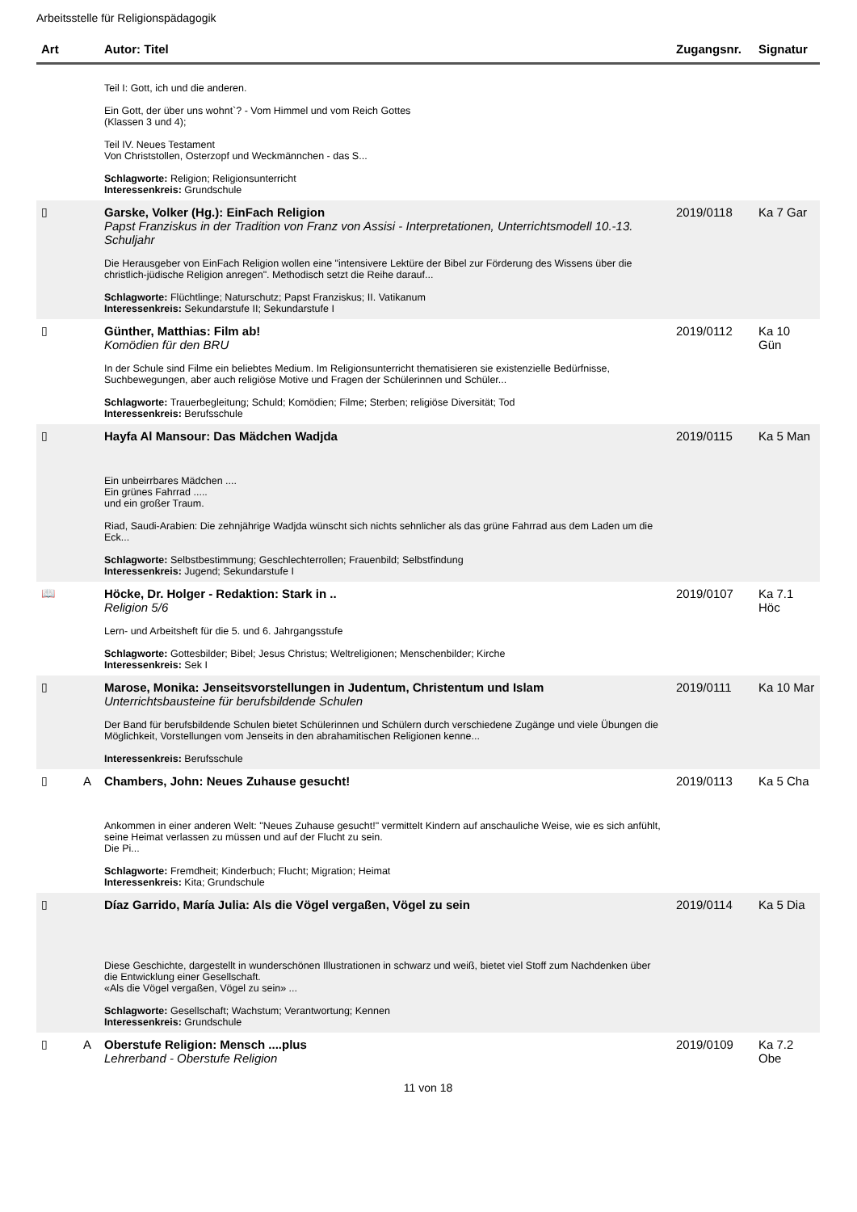Arbeitsstelle für Religionspädagogik
| Art | | Autor: Titel | Zugangsnr. | Signatur |
| --- | --- | --- | --- | --- |
| | | Teil I: Gott, ich und die anderen. Ein Gott, der über uns wohnt`? - Vom Himmel und vom Reich Gottes (Klassen 3 und 4); Teil IV. Neues Testament Von Christstollen, Osterzopf und Weckmännchen - das S... Schlagworte: Religion; Religionsunterricht Interessenkreis: Grundschule | | |
| ▯ | | Garske, Volker (Hg.): EinFach Religion Papst Franziskus in der Tradition von Franz von Assisi - Interpretationen, Unterrichtsmodell 10.-13. Schuljahr Die Herausgeber von EinFach Religion wollen eine "intensivere Lektüre der Bibel zur Förderung des Wissens über die christlich-jüdische Religion anregen". Methodisch setzt die Reihe darauf... Schlagworte: Flüchtlinge; Naturschutz; Papst Franziskus; II. Vatikanum Interessenkreis: Sekundarstufe II; Sekundarstufe I | 2019/0118 | Ka 7 Gar |
| ▯ | | Günther, Matthias: Film ab! Komödien für den BRU In der Schule sind Filme ein beliebtes Medium. Im Religionsunterricht thematisieren sie existenzielle Bedürfnisse, Suchbewegungen, aber auch religiöse Motive und Fragen der Schülerinnen und Schüler... Schlagworte: Trauerbegleitung; Schuld; Komödien; Filme; Sterben; religiöse Diversität; Tod Interessenkreis: Berufsschule | 2019/0112 | Ka 10 Gün |
| ▯ | | Hayfa Al Mansour: Das Mädchen Wadjda Ein unbeirrbares Mädchen .... Ein grünes Fahrrad ..... und ein großer Traum. Riad, Saudi-Arabien: Die zehnjährige Wadjda wünscht sich nichts sehnlicher als das grüne Fahrrad aus dem Laden um die Eck... Schlagworte: Selbstbestimmung; Geschlechterrollen; Frauenbild; Selbstfindung Interessenkreis: Jugend; Sekundarstufe I | 2019/0115 | Ka 5 Man |
| 📖 | | Höcke, Dr. Holger - Redaktion: Stark in .. Religion 5/6 Lern- und Arbeitsheft für die 5. und 6. Jahrgangsstufe Schlagworte: Gottesbilder; Bibel; Jesus Christus; Weltreligionen; Menschenbilder; Kirche Interessenkreis: Sek I | 2019/0107 | Ka 7.1 Höc |
| ▯ | | Marose, Monika: Jenseitsvorstellungen in Judentum, Christentum und Islam Unterrichtsbausteine für berufsbildende Schulen Der Band für berufsbildende Schulen bietet Schülerinnen und Schülern durch verschiedene Zugänge und viele Übungen die Möglichkeit, Vorstellungen vom Jenseits in den abrahamitischen Religionen kenne... Interessenkreis: Berufsschule | 2019/0111 | Ka 10 Mar |
| ▯ | A | Chambers, John: Neues Zuhause gesucht! Ankommen in einer anderen Welt: "Neues Zuhause gesucht!" vermittelt Kindern auf anschauliche Weise, wie es sich anfühlt, seine Heimat verlassen zu müssen und auf der Flucht zu sein. Die Pi... Schlagworte: Fremdheit; Kinderbuch; Flucht; Migration; Heimat Interessenkreis: Kita; Grundschule | 2019/0113 | Ka 5 Cha |
| ▯ | | Díaz Garrido, María Julia: Als die Vögel vergaßen, Vögel zu sein Diese Geschichte, dargestellt in wunderschönen Illustrationen in schwarz und weiß, bietet viel Stoff zum Nachdenken über die Entwicklung einer Gesellschaft. «Als die Vögel vergaßen, Vögel zu sein» ... Schlagworte: Gesellschaft; Wachstum; Verantwortung; Kennen Interessenkreis: Grundschule | 2019/0114 | Ka 5 Dia |
| ▯ | A | Oberstufe Religion: Mensch ....plus Lehrerband - Oberstufe Religion | 2019/0109 | Ka 7.2 Obe |
11 von 18